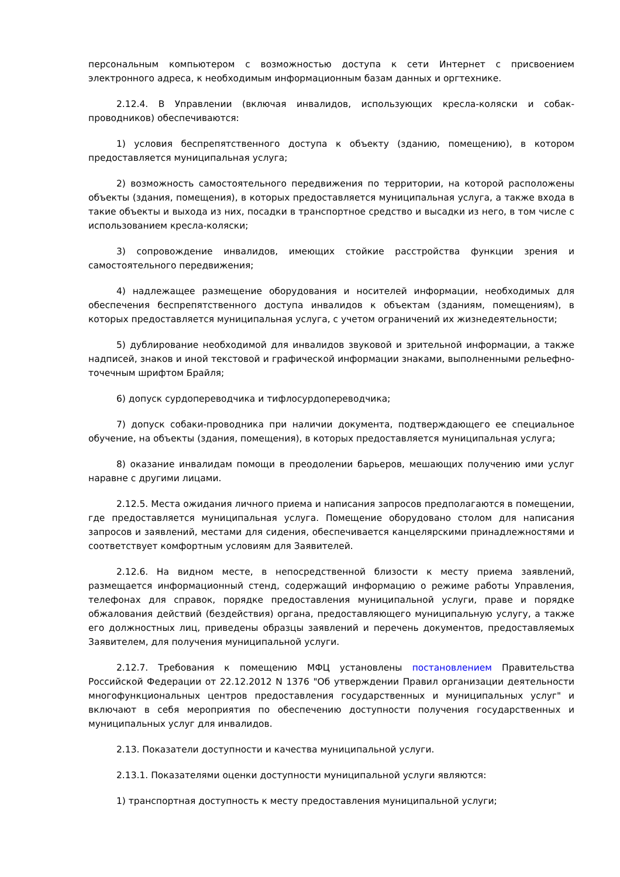персональным компьютером с возможностью доступа к сети Интернет с присвоением электронного адреса, к необходимым информационным базам данных и оргтехнике.
2.12.4. В Управлении (включая инвалидов, использующих кресла-коляски и собак-проводников) обеспечиваются:
1) условия беспрепятственного доступа к объекту (зданию, помещению), в котором предоставляется муниципальная услуга;
2) возможность самостоятельного передвижения по территории, на которой расположены объекты (здания, помещения), в которых предоставляется муниципальная услуга, а также входа в такие объекты и выхода из них, посадки в транспортное средство и высадки из него, в том числе с использованием кресла-коляски;
3) сопровождение инвалидов, имеющих стойкие расстройства функции зрения и самостоятельного передвижения;
4) надлежащее размещение оборудования и носителей информации, необходимых для обеспечения беспрепятственного доступа инвалидов к объектам (зданиям, помещениям), в которых предоставляется муниципальная услуга, с учетом ограничений их жизнедеятельности;
5) дублирование необходимой для инвалидов звуковой и зрительной информации, а также надписей, знаков и иной текстовой и графической информации знаками, выполненными рельефно-точечным шрифтом Брайля;
6) допуск сурдопереводчика и тифлосурдопереводчика;
7) допуск собаки-проводника при наличии документа, подтверждающего ее специальное обучение, на объекты (здания, помещения), в которых предоставляется муниципальная услуга;
8) оказание инвалидам помощи в преодолении барьеров, мешающих получению ими услуг наравне с другими лицами.
2.12.5. Места ожидания личного приема и написания запросов предполагаются в помещении, где предоставляется муниципальная услуга. Помещение оборудовано столом для написания запросов и заявлений, местами для сидения, обеспечивается канцелярскими принадлежностями и соответствует комфортным условиям для Заявителей.
2.12.6. На видном месте, в непосредственной близости к месту приема заявлений, размещается информационный стенд, содержащий информацию о режиме работы Управления, телефонах для справок, порядке предоставления муниципальной услуги, праве и порядке обжалования действий (бездействия) органа, предоставляющего муниципальную услугу, а также его должностных лиц, приведены образцы заявлений и перечень документов, предоставляемых Заявителем, для получения муниципальной услуги.
2.12.7. Требования к помещению МФЦ установлены постановлением Правительства Российской Федерации от 22.12.2012 N 1376 "Об утверждении Правил организации деятельности многофункциональных центров предоставления государственных и муниципальных услуг" и включают в себя мероприятия по обеспечению доступности получения государственных и муниципальных услуг для инвалидов.
2.13. Показатели доступности и качества муниципальной услуги.
2.13.1. Показателями оценки доступности муниципальной услуги являются:
1) транспортная доступность к месту предоставления муниципальной услуги;